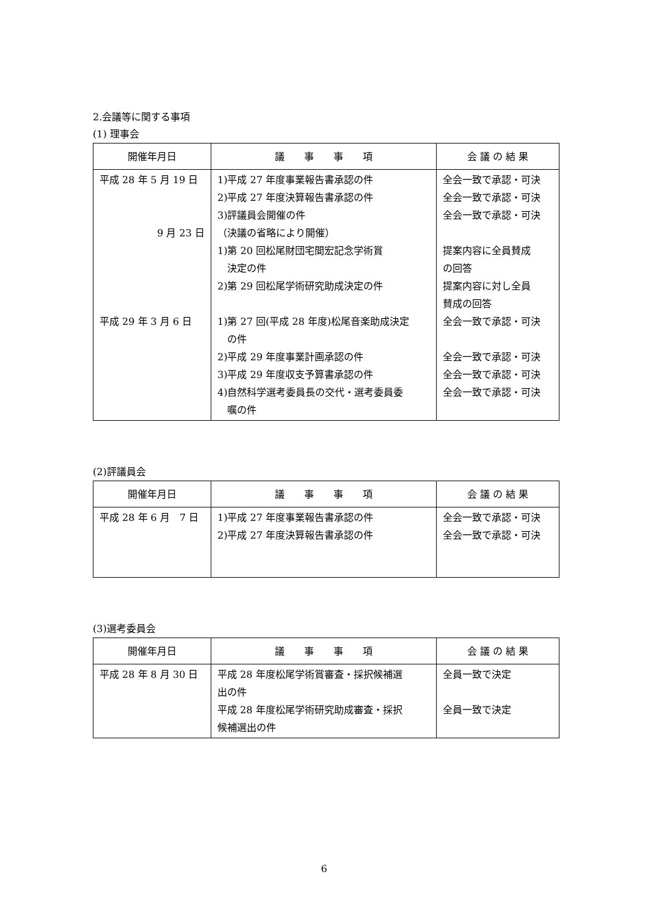2.会議等に関する事項
(1) 理事会
| 開催年月日 | 議 事 事 項 | 会 議 の 結 果 |
| --- | --- | --- |
| 平成 28 年 5 月 19 日 9 月 23 日 平成 29 年 3 月 6 日 | 1)平成 27 年度事業報告書承認の件 2)平成 27 年度決算報告書承認の件 3)評議員会開催の件 （決議の省略により開催） 1)第 20 回松尾財団宅間宏記念学術賞 決定の件 2)第 29 回松尾学術研究助成決定の件 1)第 27 回(平成 28 年度)松尾音楽助成決定 の件 2)平成 29 年度事業計画承認の件 3)平成 29 年度収支予算書承認の件 4)自然科学選考委員長の交代・選考委員委 嘱の件 | 全会一致で承認・可決 全会一致で承認・可決 全会一致で承認・可決 提案内容に全員賛成 の回答 提案内容に対し全員 賛成の回答 全会一致で承認・可決 全会一致で承認・可決 全会一致で承認・可決 全会一致で承認・可決 |
(2)評議員会
| 開催年月日 | 議 事 事 項 | 会 議 の 結 果 |
| --- | --- | --- |
| 平成 28 年 6 月 7 日 | 1)平成 27 年度事業報告書承認の件 2)平成 27 年度決算報告書承認の件 | 全会一致で承認・可決 全会一致で承認・可決 |
(3)選考委員会
| 開催年月日 | 議 事 事 項 | 会 議 の 結 果 |
| --- | --- | --- |
| 平成 28 年 8 月 30 日 | 平成 28 年度松尾学術賞審査・採択候補選 出の件 平成 28 年度松尾学術研究助成審査・採択 候補選出の件 | 全員一致で決定 全員一致で決定 |
6